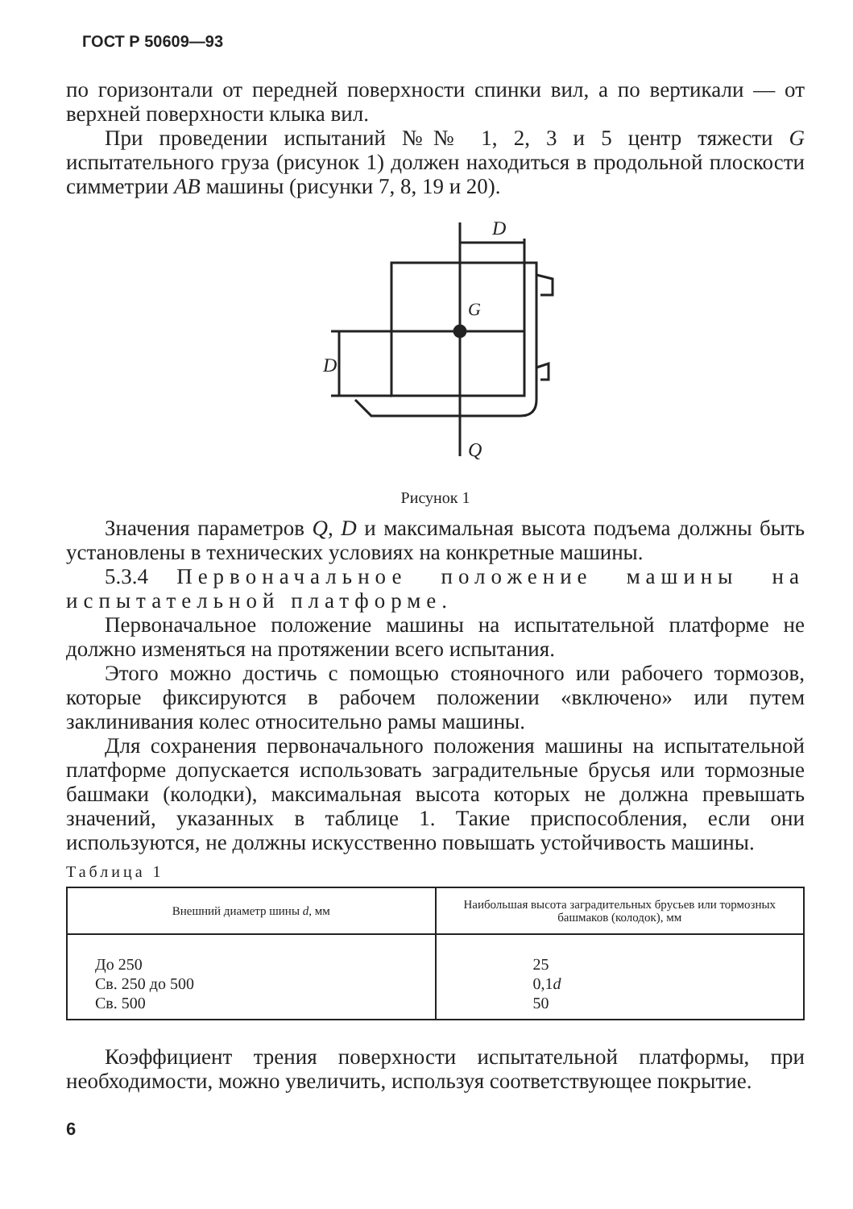ГОСТ Р 50609—93
по горизонтали от передней поверхности спинки вил, а по вертикали — от верхней поверхности клыка вил.
При проведении испытаний №№ 1, 2, 3 и 5 центр тяжести G испытательного груза (рисунок 1) должен находиться в продольной плоскости симметрии AB машины (рисунки 7, 8, 19 и 20).
G
D
D
Q
Рисунок 1
Значения параметров Q, D и максимальная высота подъема должны быть установлены в технических условиях на конкретные машины.
5.3.4 Первоначальное положение машины на испытательной платформе.
Первоначальное положение машины на испытательной платформе не должно изменяться на протяжении всего испытания.
Этого можно достичь с помощью стояночного или рабочего тормозов, которые фиксируются в рабочем положении «включено» или путем заклинивания колес относительно рамы машины.
Для сохранения первоначального положения машины на испытательной платформе допускается использовать заградительные брусья или тормозные башмаки (колодки), максимальная высота которых не должна превышать значений, указанных в таблице 1. Такие приспособления, если они используются, не должны искусственно повышать устойчивость машины.
Таблица 1
| Внешний диаметр шины d , мм | Наибольшая высота заградительных брусьев или тормозных башмаков (колодок), мм |
| --- | --- |
| До 250 Св. 250 до 500 Св. 500 | 25 0,1 d 50 |
Коэффициент трения поверхности испытательной платформы, при необходимости, можно увеличить, используя соответствующее покрытие.
6